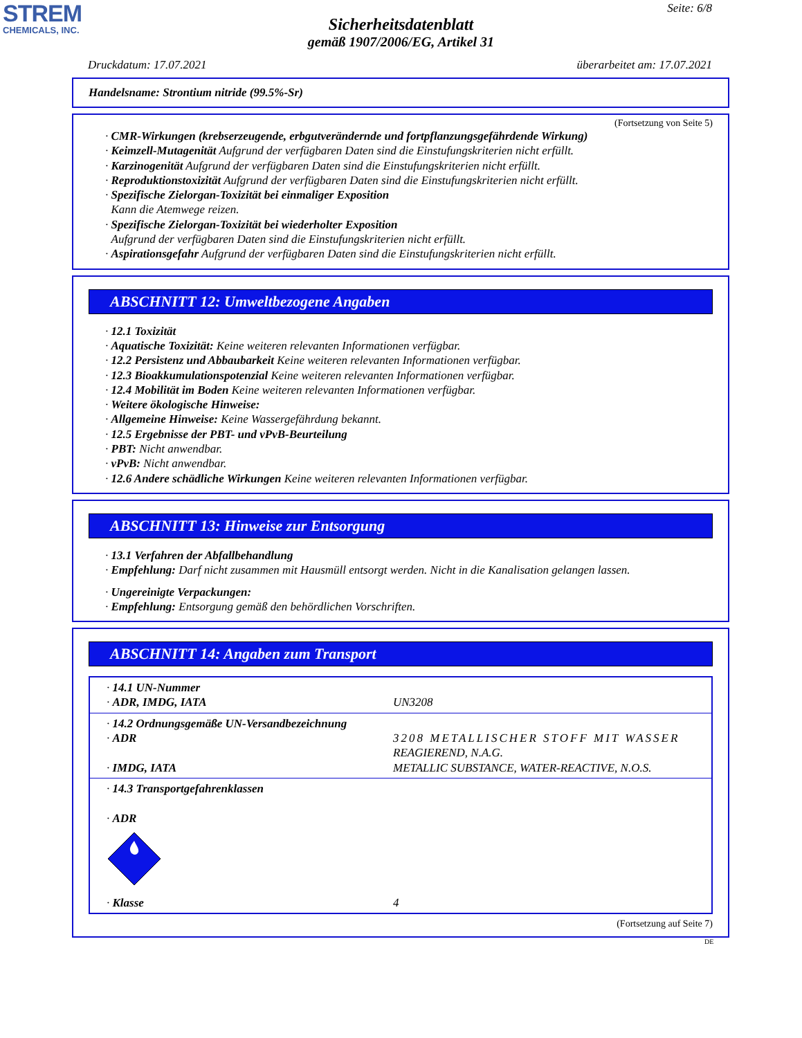STREM
CHEMICALS, INC.
Seite: 6/8
Sicherheitsdatenblatt
gemäß 1907/2006/EG, Artikel 31
Druckdatum: 17.07.2021 überarbeitet am: 17.07.2021
Handelsname: Strontium nitride (99.5%-Sr)
(Fortsetzung von Seite 5)
· CMR-Wirkungen (krebserzeugende, erbgutverändernde und fortpflanzungsgefährdende Wirkung)
· Keimzell-Mutagenität Aufgrund der verfügbaren Daten sind die Einstufungskriterien nicht erfüllt.
· Karzinogenität Aufgrund der verfügbaren Daten sind die Einstufungskriterien nicht erfüllt.
· Reproduktionstoxizität Aufgrund der verfügbaren Daten sind die Einstufungskriterien nicht erfüllt.
· Spezifische Zielorgan-Toxizität bei einmaliger Exposition
Kann die Atemwege reizen.
· Spezifische Zielorgan-Toxizität bei wiederholter Exposition
Aufgrund der verfügbaren Daten sind die Einstufungskriterien nicht erfüllt.
· Aspirationsgefahr Aufgrund der verfügbaren Daten sind die Einstufungskriterien nicht erfüllt.
ABSCHNITT 12: Umweltbezogene Angaben
· 12.1 Toxizität
· Aquatische Toxizität: Keine weiteren relevanten Informationen verfügbar.
· 12.2 Persistenz und Abbaubarkeit Keine weiteren relevanten Informationen verfügbar.
· 12.3 Bioakkumulationspotenzial Keine weiteren relevanten Informationen verfügbar.
· 12.4 Mobilität im Boden Keine weiteren relevanten Informationen verfügbar.
· Weitere ökologische Hinweise:
· Allgemeine Hinweise: Keine Wassergefährdung bekannt.
· 12.5 Ergebnisse der PBT- und vPvB-Beurteilung
· PBT: Nicht anwendbar.
· vPvB: Nicht anwendbar.
· 12.6 Andere schädliche Wirkungen Keine weiteren relevanten Informationen verfügbar.
ABSCHNITT 13: Hinweise zur Entsorgung
· 13.1 Verfahren der Abfallbehandlung
· Empfehlung: Darf nicht zusammen mit Hausmüll entsorgt werden. Nicht in die Kanalisation gelangen lassen.
· Ungereinigte Verpackungen:
· Empfehlung: Entsorgung gemäß den behördlichen Vorschriften.
ABSCHNITT 14: Angaben zum Transport
| · 14.1 UN-Nummer · ADR, IMDG, IATA | UN3208 |
| · 14.2 Ordnungsgemäße UN-Versandbezeichnung · ADR · IMDG, IATA | 3208 METALLISCHER STOFF MIT WASSER REAGIEREND, N.A.G. METALLIC SUBSTANCE, WATER-REACTIVE, N.O.S. |
| · 14.3 Transportgefahrenklassen · ADR · Klasse | 4 |
(Fortsetzung auf Seite 7)
DE